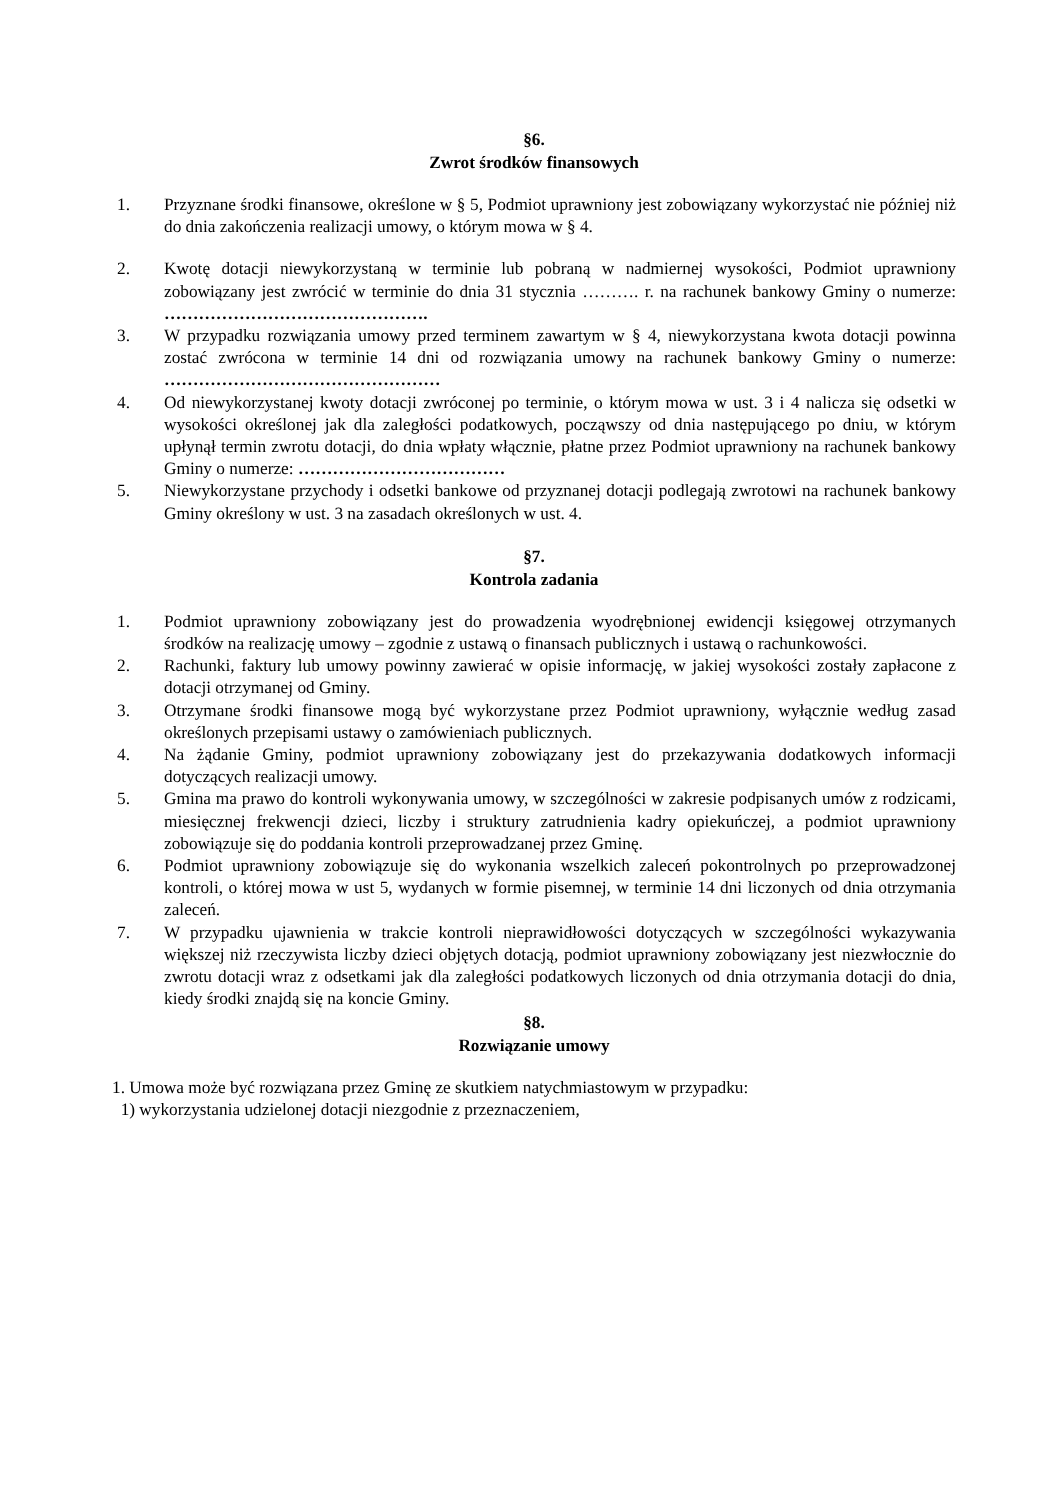§6.
Zwrot środków finansowych
1. Przyznane środki finansowe, określone w § 5, Podmiot uprawniony jest zobowiązany wykorzystać nie później niż do dnia zakończenia realizacji umowy, o którym mowa w § 4.
2. Kwotę dotacji niewykorzystaną w terminie lub pobraną w nadmiernej wysokości, Podmiot uprawniony zobowiązany jest zwrócić w terminie do dnia 31 stycznia ………. r. na rachunek bankowy Gminy o numerze: ……………………………………….
3. W przypadku rozwiązania umowy przed terminem zawartym w § 4, niewykorzystana kwota dotacji powinna zostać zwrócona w terminie 14 dni od rozwiązania umowy na rachunek bankowy Gminy o numerze: …………………………………………
4. Od niewykorzystanej kwoty dotacji zwróconej po terminie, o którym mowa w ust. 3 i 4 nalicza się odsetki w wysokości określonej jak dla zaległości podatkowych, począwszy od dnia następującego po dniu, w którym upłynął termin zwrotu dotacji, do dnia wpłaty włącznie, płatne przez Podmiot uprawniony na rachunek bankowy Gminy o numerze: ………………………………
5. Niewykorzystane przychody i odsetki bankowe od przyznanej dotacji podlegają zwrotowi na rachunek bankowy Gminy określony w ust. 3 na zasadach określonych w ust. 4.
§7.
Kontrola zadania
1. Podmiot uprawniony zobowiązany jest do prowadzenia wyodrębnionej ewidencji księgowej otrzymanych środków na realizację umowy – zgodnie z ustawą o finansach publicznych i ustawą o rachunkowości.
2. Rachunki, faktury lub umowy powinny zawierać w opisie informację, w jakiej wysokości zostały zapłacone z dotacji otrzymanej od Gminy.
3. Otrzymane środki finansowe mogą być wykorzystane przez Podmiot uprawniony, wyłącznie według zasad określonych przepisami ustawy o zamówieniach publicznych.
4. Na żądanie Gminy, podmiot uprawniony zobowiązany jest do przekazywania dodatkowych informacji dotyczących realizacji umowy.
5. Gmina ma prawo do kontroli wykonywania umowy, w szczególności w zakresie podpisanych umów z rodzicami, miesięcznej frekwencji dzieci, liczby i struktury zatrudnienia kadry opiekuńczej, a podmiot uprawniony zobowiązuje się do poddania kontroli przeprowadzanej przez Gminę.
6. Podmiot uprawniony zobowiązuje się do wykonania wszelkich zaleceń pokontrolnych po przeprowadzonej kontroli, o której mowa w ust 5, wydanych w formie pisemnej, w terminie 14 dni liczonych od dnia otrzymania zaleceń.
7. W przypadku ujawnienia w trakcie kontroli nieprawidłowości dotyczących w szczególności wykazywania większej niż rzeczywista liczby dzieci objętych dotacją, podmiot uprawniony zobowiązany jest niezwłocznie do zwrotu dotacji wraz z odsetkami jak dla zaległości podatkowych liczonych od dnia otrzymania dotacji do dnia, kiedy środki znajdą się na koncie Gminy.
§8.
Rozwiązanie umowy
1. Umowa może być rozwiązana przez Gminę ze skutkiem natychmiastowym w przypadku:
1) wykorzystania udzielonej dotacji niezgodnie z przeznaczeniem,